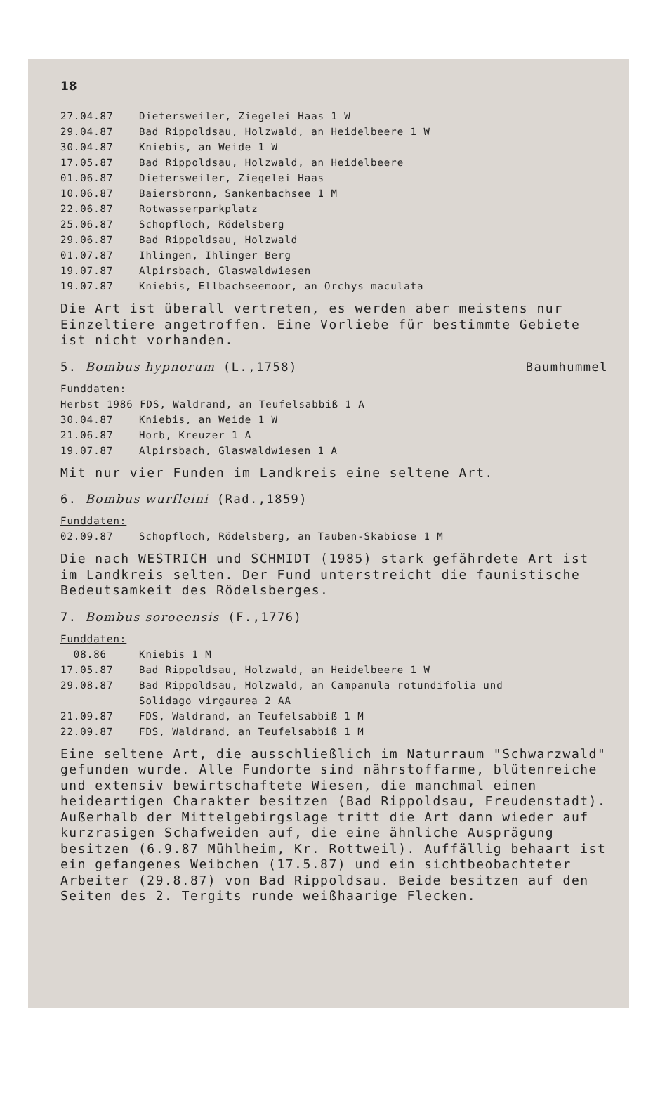18
27.04.87 Dietersweiler, Ziegelei Haas 1 W
29.04.87 Bad Rippoldsau, Holzwald, an Heidelbeere 1 W
30.04.87 Kniebis, an Weide 1 W
17.05.87 Bad Rippoldsau, Holzwald, an Heidelbeere
01.06.87 Dietersweiler, Ziegelei Haas
10.06.87 Baiersbronn, Sankenbachsee 1 M
22.06.87 Rotwasserparkplatz
25.06.87 Schopfloch, Rödelsberg
29.06.87 Bad Rippoldsau, Holzwald
01.07.87 Ihlingen, Ihlinger Berg
19.07.87 Alpirsbach, Glaswaldwiesen
19.07.87 Kniebis, Ellbachseemoor, an Orchys maculata
Die Art ist überall vertreten, es werden aber meistens nur Einzeltiere angetroffen. Eine Vorliebe für bestimmte Gebiete ist nicht vorhanden.
5. Bombus hypnorum (L.,1758) Baumhummel
Funddaten:
Herbst 1986 FDS, Waldrand, an Teufelsabbiß 1 A
30.04.87 Kniebis, an Weide 1 W
21.06.87 Horb, Kreuzer 1 A
19.07.87 Alpirsbach, Glaswaldwiesen 1 A
Mit nur vier Funden im Landkreis eine seltene Art.
6. Bombus wurfleini (Rad.,1859)
Funddaten:
02.09.87 Schopfloch, Rödelsberg, an Tauben-Skabiose 1 M
Die nach WESTRICH und SCHMIDT (1985) stark gefährdete Art ist im Landkreis selten. Der Fund unterstreicht die faunistische Bedeutsamkeit des Rödelsberges.
7. Bombus soroeensis (F.,1776)
Funddaten:
08.86 Kniebis 1 M
17.05.87 Bad Rippoldsau, Holzwald, an Heidelbeere 1 W
29.08.87 Bad Rippoldsau, Holzwald, an Campanula rotundifolia und
Solidago virgaurea 2 AA
21.09.87 FDS, Waldrand, an Teufelsabbiß 1 M
22.09.87 FDS, Waldrand, an Teufelsabbiß 1 M
Eine seltene Art, die ausschließlich im Naturraum "Schwarzwald" gefunden wurde. Alle Fundorte sind nährstoffarme, blütenreiche und extensiv bewirtschaftete Wiesen, die manchmal einen heideartigen Charakter besitzen (Bad Rippoldsau, Freudenstadt). Außerhalb der Mittelgebirgslage tritt die Art dann wieder auf kurzrasigen Schafweiden auf, die eine ähnliche Ausprägung besitzen (6.9.87 Mühlheim, Kr. Rottweil). Auffällig behaart ist ein gefangenes Weibchen (17.5.87) und ein sichtbeobachteter Arbeiter (29.8.87) von Bad Rippoldsau. Beide besitzen auf den Seiten des 2. Tergits runde weißhaarige Flecken.